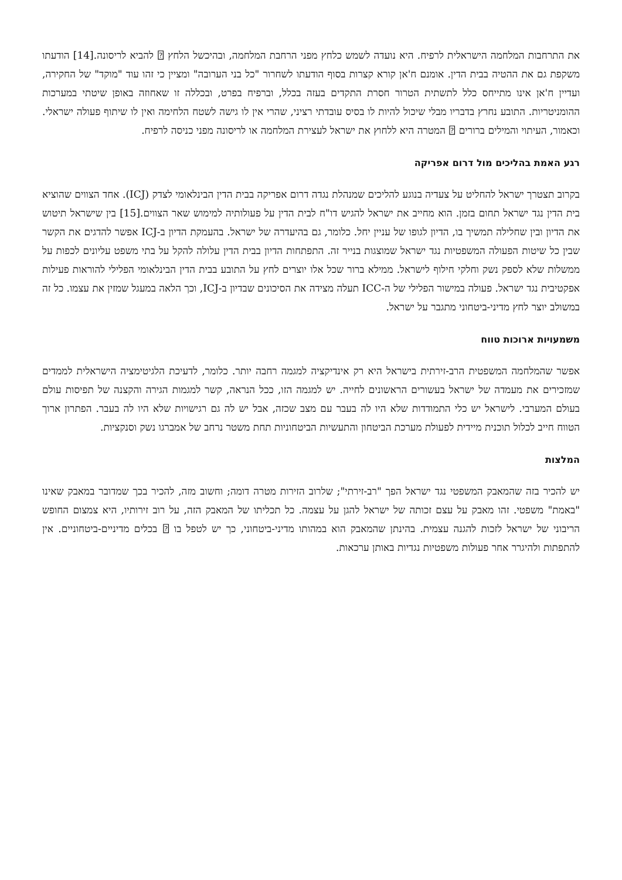את התרחבות המלחמה הישראלית לרפיח. היא נועדה לשמש כלחץ מפני הרחבת המלחמה, ובהיכשל הלחץ ⍰ להביא לריסונה.[14] הודעתו משקפת גם את ההטיה בבית הדין. אומנם ח'אן קורא קצרות בסוף הודעתו לשחרור "כל בני הערובה" ומציין כי זהו עוד "מוקד" של החקירה, ועדיין ח'אן אינו מתייחס כלל לתשתית הטרור חסרת התקדים בעזה בכלל, וברפיח בפרט, ובכללה זו שאחוזה באופן שיטתי במערכות ההומניטריות. התובע נחרץ בדבריו מבלי שיכול להיות לו בסיס עובדתי רציני, שהרי אין לו גישה לשטח הלחימה ואין לו שיתוף פעולה ישראלי. וכאמור, העיתוי והמילים ברורים ⍰ המטרה היא ללחוץ את ישראל לעצירת המלחמה או לריסונה מפני כניסה לרפיח.
רגע האמת בהליכים מול דרום אפריקה
בקרוב תצטרך ישראל להחליט על צעדיה בנוגע להליכים שמנהלת נגדה דרום אפריקה בבית הדין הבינלאומי לצדק (ICJ). אחד הצווים שהוציא בית הדין נגד ישראל תחום בזמן. הוא מחייב את ישראל להגיש דו"ח לבית הדין על פעולותיה למימוש שאר הצווים.[15] בין שישראל תיטוש את הדיון ובין שחלילה תמשיך בו, הדיון לגופו של עניין יחל. כלומר, גם בהיעדרה של ישראל. בהעמקת הדיון ב-ICJ אפשר להדגים את הקשר שבין כל שיטות הפעולה המשפטיות נגד ישראל שמוצגות בנייר זה. התפתחות הדיון בבית הדין עלולה להקל על בתי משפט עליונים לכפות על ממשלות שלא לספק נשק וחלקי חילוף לישראל. ממילא ברור שכל אלו יוצרים לחץ על התובע בבית הדין הבינלאומי הפלילי להוראות פעילות אפקטיבית נגד ישראל. פעולה במישור הפלילי של ה-ICC תעלה מצידה את הסיכונים שבדיון ב-ICJ, וכך הלאה במעגל שמזין את עצמו. כל זה במשולב יוצר לחץ מדיני-ביטחוני מתגבר על ישראל.
משמעויות ארוכות טווח
אפשר שהמלחמה המשפטית הרב-זירתית בישראל היא רק אינדיקציה למגמה רחבה יותר. כלומר, לדעיכת הלגיטימציה הישראלית לממדים שמזכירים את מעמדה של ישראל בעשורים הראשונים לחייה. יש למגמה הזו, ככל הנראה, קשר למגמות הגירה והקצנה של תפיסות עולם בעולם המערבי. לישראל יש כלי התמודדות שלא היו לה בעבר עם מצב שכזה, אבל יש לה גם רגישויות שלא היו לה בעבר. הפתרון ארוך הטווח חייב לכלול תוכנית מיידית לפעולת מערכת הביטחון והתעשיות הביטחוניות תחת משטר נרחב של אמברגו נשק וסנקציות.
המלצות
יש להכיר בזה שהמאבק המשפטי נגד ישראל הפך "רב-זירתי"; שלרוב הזירות מטרה דומה; וחשוב מזה, להכיר בכך שמדובר במאבק שאינו "באמת" משפטי. זהו מאבק על עצם זכותה של ישראל להגן על עצמה. כל תכליתו של המאבק הזה, על רוב זירותיו, היא צמצום החופש הריבוני של ישראל לזכות להגנה עצמית. בהינתן שהמאבק הוא במהותו מדיני-ביטחוני, כך יש לטפל בו ⍰ בכלים מדיניים-ביטחוניים. אין להתפתות ולהיגרר אחר פעולות משפטיות נגדיות באותן ערכאות.